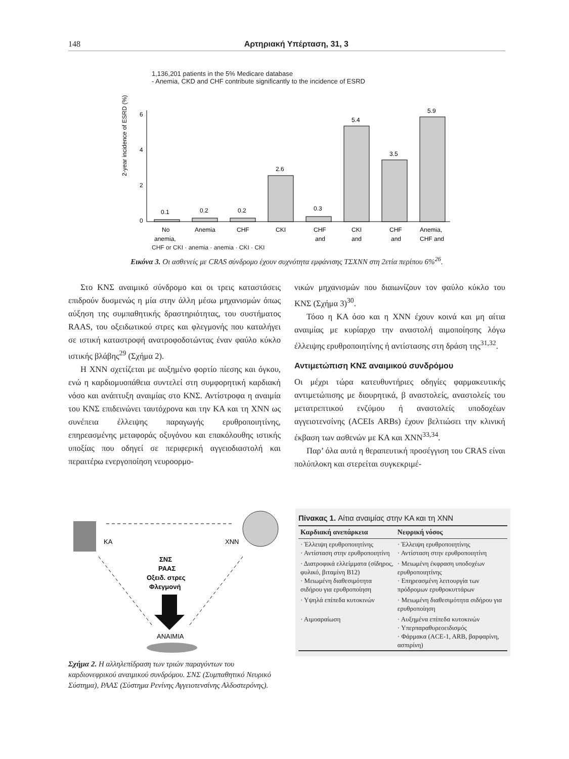148 Αρτηριακή Υπέρταση, 31, 3
1,136,201 patients in the 5% Medicare database
- Anemia, CKD and CHF contribute significantly to the incidence of ESRD
2-year incidence of ESRD (%)
6
4
2
0
0.1
0.2
0.2
2.6
0.3
5.4
3.5
5.9
No
Anemia
CHF
CKI
CHF
CKI
CHF
Anemia,
anemia,
and
and
and
CHF and
CHF or CKI · anemia · anemia · CKI · CKI
Εικόνα 3. Οι ασθενείς με CRAS σύνδρομο έχουν συχνότητα εμφάνισης ΤΣΧΝΝ στη 2ετία περίπου 6%<sup>26</sup>.
Στο ΚΝΣ αναιμικό σύνδρομο και οι τρεις καταστάσεις επιδρούν δυσμενώς η μία στην άλλη μέσω μηχανισμών όπως αύξηση της συμπαθητικής δραστηριότητας, του συστήματος RAAS, του οξειδωτικού στρες και φλεγμονής που καταλήγει σε ιστική καταστροφή ανατροφοδοτώντας έναν φαύλο κύκλο ιστικής βλάβης<sup>29</sup> (Σχήμα 2).
Η ΧΝΝ σχετίζεται με αυξημένο φορτίο πίεσης και όγκου, ενώ η καρδιομυοπάθεια συντελεί στη συμφορητική καρδιακή νόσο και ανάπτυξη αναιμίας στο ΚΝΣ. Αντίστροφα η αναιμία του ΚΝΣ επιδεινώνει ταυτόχρονα και την ΚΑ και τη ΧΝΝ ως συνέπεια έλλειψης παραγωγής ερυθροποιητίνης, επηρεασμένης μεταφοράς οξυγόνου και επακόλουθης ιστικής υποξίας που οδηγεί σε περιφερική αγγειοδιαστολή και περαιτέρω ενεργοποίηση νευροορμο-
νικών μηχανισμών που διαιωνίζουν τον φαύλο κύκλο του ΚΝΣ (Σχήμα 3)<sup>30</sup>.
Τόσο η ΚΑ όσο και η ΧΝΝ έχουν κοινά και μη αίτια αναιμίας με κυρίαρχο την αναστολή αιμοποίησης λόγω έλλειψης ερυθροποιητίνης ή αντίστασης στη δράση της<sup>31,32</sup>.
Αντιμετώπιση ΚΝΣ αναιμικού συνδρόμου
Οι μέχρι τώρα κατευθυντήριες οδηγίες φαρμακευτικής αντιμετώπισης με διουρητικά, β αναστολείς, αναστολείς του μετατρεπτικού ενζύμου ή αναστολείς υποδοχέων αγγειοτενσίνης (ACEIs ARBs) έχουν βελτιώσει την κλινική έκβαση των ασθενών με ΚΑ και ΧΝΝ<sup>33,34</sup>.
Παρ’ όλα αυτά η θεραπευτική προσέγγιση του CRAS είναι πολύπλοκη και στερείται συγκεκριμέ-
ΚΑ
ΧΝΝ
ΣΝΣ
ΡΑΑΣ
Οξειδ. στρες
Φλεγμονή
ΑΝΑΙΜΙΑ
Σχήμα 2. Η αλληλεπίδραση των τριών παραγόντων του καρδιονεφρικού αναιμικού συνδρόμου. ΣΝΣ (Συμπαθητικό Νευρικό Σύστημα), ΡΑΑΣ (Σύστημα Ρενίνης Αγγειοτενσίνης Αλδοστερόνης).
Πίνακας 1. Αίτια αναιμίας στην ΚΑ και τη ΧΝΝ
| Καρδιακή ανεπάρκεια | Νεφρική νόσος |
| --- | --- |
| · Έλλειψη ερυθροποιητίνης · Αντίσταση στην ερυθροποιητίνη | · Έλλειψη ερυθροποιητίνης · Αντίσταση στην ερυθροποιητίνη |
| · Διατροφικά ελλείμματα (σίδηρος, φυλικό, βιταμίνη Β12) · Μειωμένη διαθεσιμότητα σιδήρου για ερυθροποίηση | · Μειωμένη έκφραση υποδοχέων ερυθροποιητίνης · Επηρεασμένη λειτουργία των πρόδρομων ερυθροκυττάρων |
| · Υψηλά επίπεδα κυτοκινών | · Μειωμένη διαθεσιμότητα σιδήρου για ερυθροποίηση |
| · Αιμοαραίωση | · Αυξημένα επίπεδα κυτοκινών · Υπερπαραθυρεοειδισμός · Φάρμακα (ACE-1, ARB, βαρφαρίνη, ασπιρίνη) |